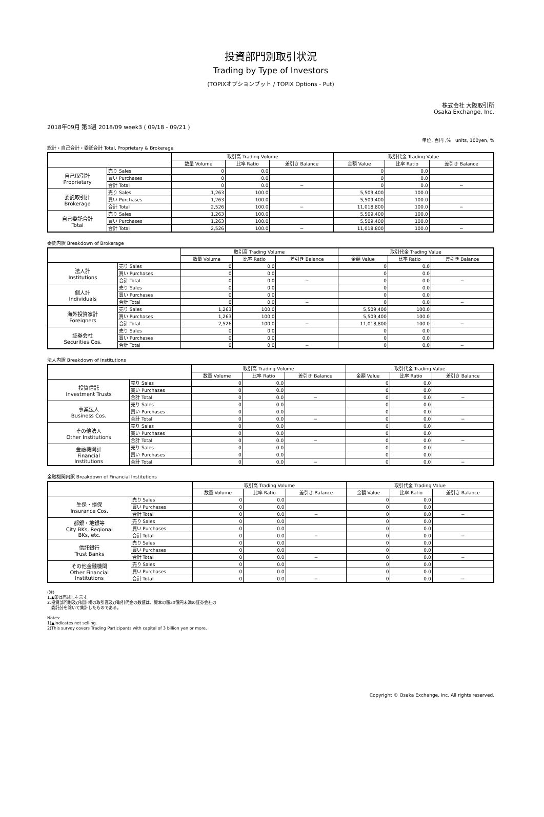投資部門別取引状況
Trading by Type of Investors
(TOPIXオプションプット / TOPIX Options - Put)
株式会社 大阪取引所
Osaka Exchange, Inc.
2018年09月 第3週 2018/09 week3 ( 09/18 - 09/21 )
単位, 百円 ,%　units, 100yen, %
総計・自己合計・委託合計 Total, Proprietary & Brokerage
| | | 取引高 Trading Volume | | | 取引代金 Trading Value | | |
| --- | --- | --- | --- | --- | --- | --- | --- |
| | | 数量 Volume | 比率 Ratio | 差引き Balance | 金額 Value | 比率 Ratio | 差引き Balance |
| 自己取引計 Proprietary | 売り Sales | 0 | 0.0 | | 0 | 0.0 | |
| | 買い Purchases | 0 | 0.0 | | 0 | 0.0 | |
| | 合計 Total | 0 | 0.0 | − | 0 | 0.0 | − |
| 委託取引計 Brokerage | 売り Sales | 1,263 | 100.0 | | 5,509,400 | 100.0 | |
| | 買い Purchases | 1,263 | 100.0 | | 5,509,400 | 100.0 | |
| | 合計 Total | 2,526 | 100.0 | − | 11,018,800 | 100.0 | − |
| 自己委託合計 Total | 売り Sales | 1,263 | 100.0 | | 5,509,400 | 100.0 | |
| | 買い Purchases | 1,263 | 100.0 | | 5,509,400 | 100.0 | |
| | 合計 Total | 2,526 | 100.0 | − | 11,018,800 | 100.0 | − |
委託内訳 Breakdown of Brokerage
| | | 取引高 Trading Volume | | | 取引代金 Trading Value | | |
| --- | --- | --- | --- | --- | --- | --- | --- |
| | | 数量 Volume | 比率 Ratio | 差引き Balance | 金額 Value | 比率 Ratio | 差引き Balance |
| 法人計 Institutions | 売り Sales | 0 | 0.0 | | 0 | 0.0 | |
| | 買い Purchases | 0 | 0.0 | | 0 | 0.0 | |
| | 合計 Total | 0 | 0.0 | − | 0 | 0.0 | − |
| 個人計 Individuals | 売り Sales | 0 | 0.0 | | 0 | 0.0 | |
| | 買い Purchases | 0 | 0.0 | | 0 | 0.0 | |
| | 合計 Total | 0 | 0.0 | − | 0 | 0.0 | − |
| 海外投資家計 Foreigners | 売り Sales | 1,263 | 100.0 | | 5,509,400 | 100.0 | |
| | 買い Purchases | 1,263 | 100.0 | | 5,509,400 | 100.0 | |
| | 合計 Total | 2,526 | 100.0 | − | 11,018,800 | 100.0 | − |
| 証券会社 Securities Cos. | 売り Sales | 0 | 0.0 | | 0 | 0.0 | |
| | 買い Purchases | 0 | 0.0 | | 0 | 0.0 | |
| | 合計 Total | 0 | 0.0 | − | 0 | 0.0 | − |
法人内訳 Breakdown of Institutions
| | | 取引高 Trading Volume | | | 取引代金 Trading Value | | |
| --- | --- | --- | --- | --- | --- | --- | --- |
| | | 数量 Volume | 比率 Ratio | 差引き Balance | 金額 Value | 比率 Ratio | 差引き Balance |
| 投資信託 Investment Trusts | 売り Sales | 0 | 0.0 | | 0 | 0.0 | |
| | 買い Purchases | 0 | 0.0 | | 0 | 0.0 | |
| | 合計 Total | 0 | 0.0 | − | 0 | 0.0 | − |
| 事業法人 Business Cos. | 売り Sales | 0 | 0.0 | | 0 | 0.0 | |
| | 買い Purchases | 0 | 0.0 | | 0 | 0.0 | |
| | 合計 Total | 0 | 0.0 | − | 0 | 0.0 | − |
| その他法人 Other Institutions | 売り Sales | 0 | 0.0 | | 0 | 0.0 | |
| | 買い Purchases | 0 | 0.0 | | 0 | 0.0 | |
| | 合計 Total | 0 | 0.0 | − | 0 | 0.0 | − |
| 金融機関計 Financial Institutions | 売り Sales | 0 | 0.0 | | 0 | 0.0 | |
| | 買い Purchases | 0 | 0.0 | | 0 | 0.0 | |
| | 合計 Total | 0 | 0.0 | − | 0 | 0.0 | − |
金融機関内訳 Breakdown of Financial Institutions
| | | 取引高 Trading Volume | | | 取引代金 Trading Value | | |
| --- | --- | --- | --- | --- | --- | --- | --- |
| | | 数量 Volume | 比率 Ratio | 差引き Balance | 金額 Value | 比率 Ratio | 差引き Balance |
| 生保・損保 Insurance Cos. | 売り Sales | 0 | 0.0 | | 0 | 0.0 | |
| | 買い Purchases | 0 | 0.0 | | 0 | 0.0 | |
| | 合計 Total | 0 | 0.0 | − | 0 | 0.0 | − |
| 都銀・地銀等 City BKs, Regional BKs, etc. | 売り Sales | 0 | 0.0 | | 0 | 0.0 | |
| | 買い Purchases | 0 | 0.0 | | 0 | 0.0 | |
| | 合計 Total | 0 | 0.0 | − | 0 | 0.0 | − |
| 信託銀行 Trust Banks | 売り Sales | 0 | 0.0 | | 0 | 0.0 | |
| | 買い Purchases | 0 | 0.0 | | 0 | 0.0 | |
| | 合計 Total | 0 | 0.0 | − | 0 | 0.0 | − |
| その他金融機関 Other Financial Institutions | 売り Sales | 0 | 0.0 | | 0 | 0.0 | |
| | 買い Purchases | 0 | 0.0 | | 0 | 0.0 | |
| | 合計 Total | 0 | 0.0 | − | 0 | 0.0 | − |
(注)
1.▲印は売越しを示す。
2.投資部門別及び総計欄の取引高及び取引代金の数値は、資本の額30億円未満の証券会社の
　委託分を除いて集計したものである。
Notes:
1)▲indicates net selling.
2)This survey covers Trading Participants with capital of 3 billion yen or more.
Copyright © Osaka Exchange, Inc. All rights reserved.